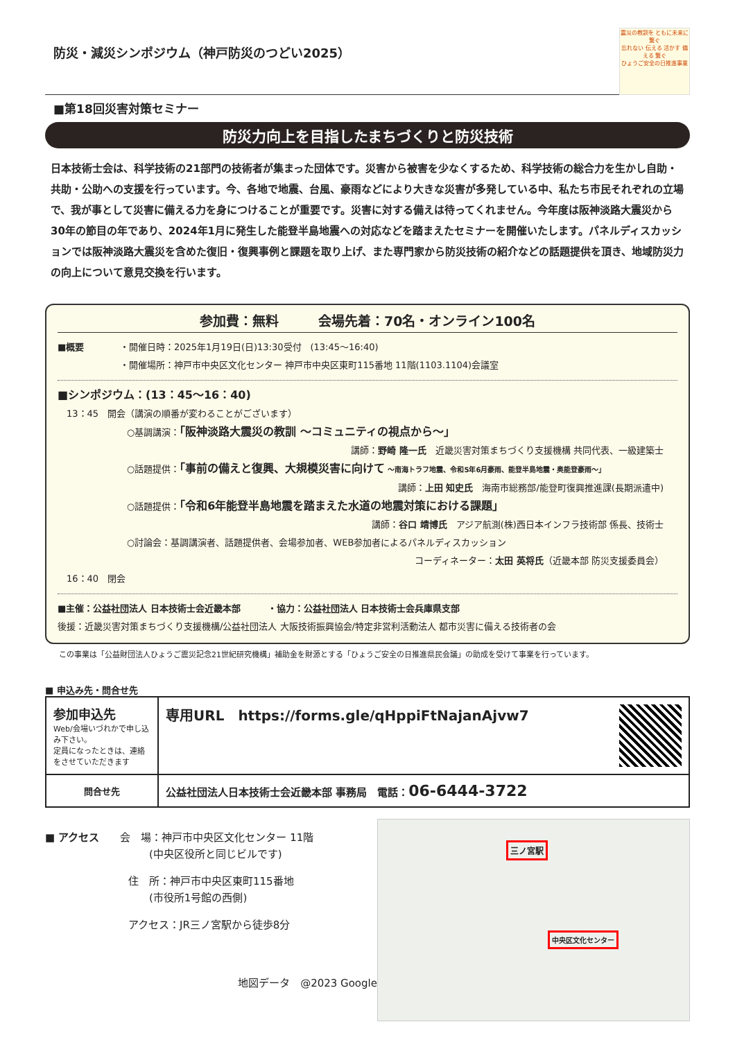防災・減災シンポジウム（神戸防災のつどい2025）
震災の教訓を ともに未来に繋ぐ
忘れない 伝える 活かす 備える 繋ぐ
ひょうご安全の日推進事業
■第18回災害対策セミナー
防災力向上を目指したまちづくりと防災技術
日本技術士会は、科学技術の21部門の技術者が集まった団体です。災害から被害を少なくするため、科学技術の総合力を生かし自助・共助・公助への支援を行っています。今、各地で地震、台風、豪雨などにより大きな災害が多発している中、私たち市民それぞれの立場で、我が事として災害に備える力を身につけることが重要です。災害に対する備えは待ってくれません。今年度は阪神淡路大震災から30年の節目の年であり、2024年1月に発生した能登半島地震への対応などを踏まえたセミナーを開催いたします。パネルディスカッションでは阪神淡路大震災を含めた復旧・復興事例と課題を取り上げ、また専門家から防災技術の紹介などの話題提供を頂き、地域防災力の向上について意見交換を行います。
参加費：無料　　　会場先着：70名・オンライン100名
■概要 ・開催日時：2025年1月19日(日)13:30受付　(13:45～16:40)
・開催場所：神戸市中央区文化センター 神戸市中央区東町115番地 11階(1103.1104)会議室
■シンポジウム：(13：45～16：40)
　13：45　開会（講演の順番が変わることがございます）
○基調講演：「阪神淡路大震災の教訓 ～コミュニティの視点から～」
講師：野崎 隆一氏　近畿災害対策まちづくり支援機構 共同代表、一級建築士
○話題提供：「事前の備えと復興、大規模災害に向けて ～南海トラフ地震、令和5年6月豪雨、能登半島地震・奥能登豪雨～」
講師：上田 知史氏　海南市総務部/能登町復興推進課(長期派遣中)
○話題提供：「令和6年能登半島地震を踏まえた水道の地震対策における課題」
講師：谷口 靖博氏　アジア航測(株)西日本インフラ技術部 係長、技術士
○討論会：基調講演者、話題提供者、会場参加者、WEB参加者によるパネルディスカッション
コーディネーター：太田 英将氏（近畿本部 防災支援委員会）
　16：40　閉会
■主催：公益社団法人 日本技術士会近畿本部　　　・協力：公益社団法人 日本技術士会兵庫県支部
後援：近畿災害対策まちづくり支援機構/公益社団法人 大阪技術振興協会/特定非営利活動法人 都市災害に備える技術者の会
この事業は「公益財団法人ひょうご震災記念21世紀研究機構」補助金を財源とする「ひょうご安全の日推進県民会議」の助成を受けて事業を行っています。
■ 申込み先・問合せ先
| 参加申込先 Web/会場いづれかで申し込み下さい。 定員になったときは、連絡をさせていただきます | 専用URL https://forms.gle/qHppiFtNajanAjvw7 |
| 問合せ先 | 公益社団法人日本技術士会近畿本部 事務局 電話： 06-6444-3722 |
■ アクセス　　会　場：神戸市中央区文化センター 11階
　　　　　　　　　　(中央区役所と同じビルです)
　　　　　　　　住　所：神戸市中央区東町115番地
　　　　　　　　　　(市役所1号館の西側)
　　　　　　　　アクセス：JR三ノ宮駅から徒歩8分
地図データ　@2023 Google
三ノ宮駅
中央区文化センター